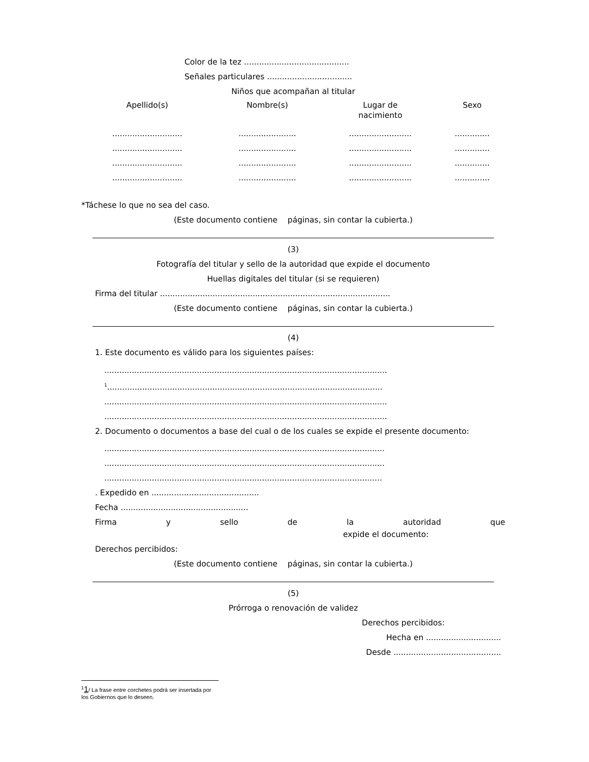Color de la tez ..........................................
Señales particulares ..................................
Niños que acompañan al titular
| Apellido(s) | Nombre(s) | Lugar de nacimiento | Sexo |
| --- | --- | --- | --- |
| ............................ | ....................... | ......................... | .............. |
| ............................ | ....................... | ......................... | .............. |
| ............................ | ....................... | ......................... | .............. |
| ............................ | ....................... | ......................... | .............. |
*Táchese lo que no sea del caso.
(Este documento contiene páginas, sin contar la cubierta.)
(3)
Fotografía del titular y sello de la autoridad que expide el documento
Huellas digitales del titular (si se requieren)
Firma del titular ............................................................................................
(Este documento contiene páginas, sin contar la cubierta.)
(4)
1. Este documento es válido para los siguientes países:
.................................................................................................................
<sup>1</sup>..............................................................................................................
.................................................................................................................
.................................................................................................................
2. Documento o documentos a base del cual o de los cuales se expide el presente documento:
................................................................................................................
................................................................................................................
...............................................................................................................
. Expedido en ...........................................
Fecha ...................................................
Firma y sello de la autoridad que
expide el documento:
Derechos percibidos:
(Este documento contiene páginas, sin contar la cubierta.)
(5)
Prórroga o renovación de validez
Derechos percibidos:
Hecha en ..............................
Desde ...........................................
<sup>1</sup> 1/ La frase entre corchetes podrá ser insertada por los Gobiernos que lo deseen.